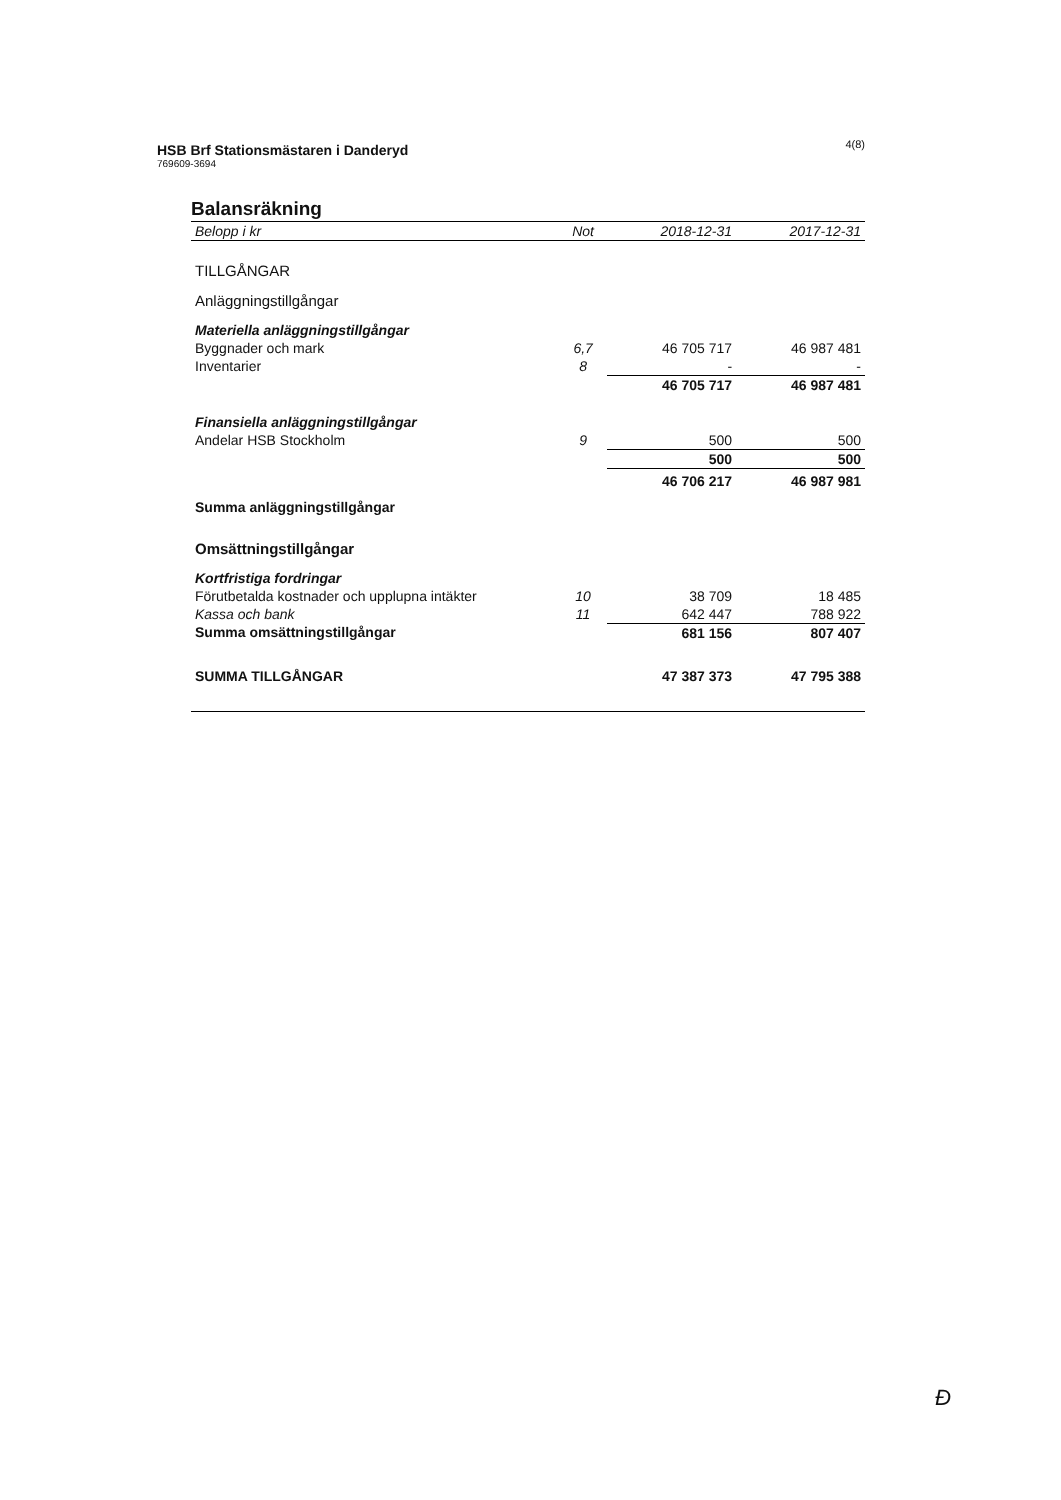4(8)
HSB Brf Stationsmästaren i Danderyd
769609-3694
Balansräkning
| Belopp i kr | Not | 2018-12-31 | 2017-12-31 |
| --- | --- | --- | --- |
| TILLGÅNGAR | | | |
| Anläggningstillgångar | | | |
| Materiella anläggningstillgångar | | | |
| Byggnader och mark | 6,7 | 46 705 717 | 46 987 481 |
| Inventarier | 8 | - | - |
| | | 46 705 717 | 46 987 481 |
| Finansiella anläggningstillgångar | | | |
| Andelar HSB Stockholm | 9 | 500 | 500 |
| | | 500 | 500 |
| Summa anläggningstillgångar | | 46 706 217 | 46 987 981 |
| Omsättningstillgångar | | | |
| Kortfristiga fordringar | | | |
| Förutbetalda kostnader och upplupna intäkter | 10 | 38 709 | 18 485 |
| Kassa och bank | 11 | 642 447 | 788 922 |
| Summa omsättningstillgångar | | 681 156 | 807 407 |
| SUMMA TILLGÅNGAR | | 47 387 373 | 47 795 388 |
Ɖ